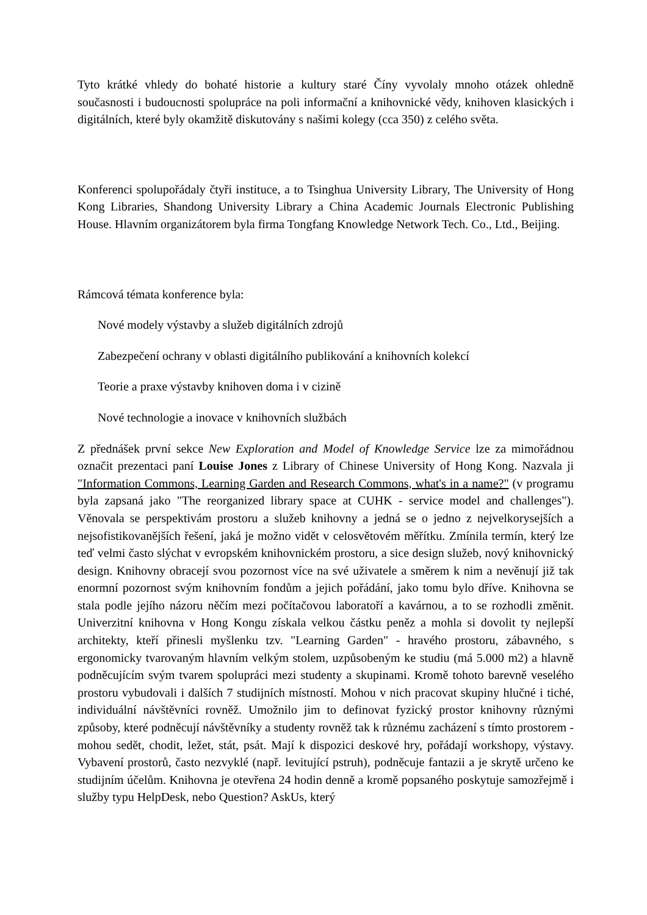Tyto krátké vhledy do bohaté historie a kultury staré Číny vyvolaly mnoho otázek ohledně současnosti i budoucnosti spolupráce na poli informační a knihovnické vědy, knihoven klasických i digitálních, které byly okamžitě diskutovány s našimi kolegy (cca 350) z celého světa.
Konferenci spolupořádaly čtyři instituce, a to Tsinghua University Library, The University of Hong Kong Libraries, Shandong University Library a China Academic Journals Electronic Publishing House. Hlavním organizátorem byla firma Tongfang Knowledge Network Tech. Co., Ltd., Beijing.
Rámcová témata konference byla:
Nové modely výstavby a služeb digitálních zdrojů
Zabezpečení ochrany v oblasti digitálního publikování a knihovních kolekcí
Teorie a praxe výstavby knihoven doma i v cizině
Nové technologie a inovace v knihovních službách
Z přednášek první sekce New Exploration and Model of Knowledge Service lze za mimořádnou označit prezentaci paní Louise Jones z Library of Chinese University of Hong Kong. Nazvala ji "Information Commons, Learning Garden and Research Commons, what's in a name?" (v programu byla zapsaná jako "The reorganized library space at CUHK - service model and challenges"). Věnovala se perspektivám prostoru a služeb knihovny a jedná se o jedno z nejvelkorysejších a nejsofistikovanějších řešení, jaká je možno vidět v celosvětovém měřítku. Zmínila termín, který lze teď velmi často slýchat v evropském knihovnickém prostoru, a sice design služeb, nový knihovnický design. Knihovny obracejí svou pozornost více na své uživatele a směrem k nim a nevěnují již tak enormní pozornost svým knihovním fondům a jejich pořádání, jako tomu bylo dříve. Knihovna se stala podle jejího názoru něčím mezi počítačovou laboratoří a kavárnou, a to se rozhodli změnit. Univerzitní knihovna v Hong Kongu získala velkou částku peněz a mohla si dovolit ty nejlepší architekty, kteří přinesli myšlenku tzv. "Learning Garden" - hravého prostoru, zábavného, s ergonomicky tvarovaným hlavním velkým stolem, uzpůsobeným ke studiu (má 5.000 m2) a hlavně podněcujícím svým tvarem spolupráci mezi studenty a skupinami. Kromě tohoto barevně veselého prostoru vybudovali i dalších 7 studijních místností. Mohou v nich pracovat skupiny hlučné i tiché, individuální návštěvníci rovněž. Umožnilo jim to definovat fyzický prostor knihovny různými způsoby, které podněcují návštěvníky a studenty rovněž tak k různému zacházení s tímto prostorem - mohou sedět, chodit, ležet, stát, psát. Mají k dispozici deskové hry, pořádají workshopy, výstavy. Vybavení prostorů, často nezvyklé (např. levitující pstruh), podněcuje fantazii a je skrytě určeno ke studijním účelům. Knihovna je otevřena 24 hodin denně a kromě popsaného poskytuje samozřejmě i služby typu HelpDesk, nebo Question? AskUs, který